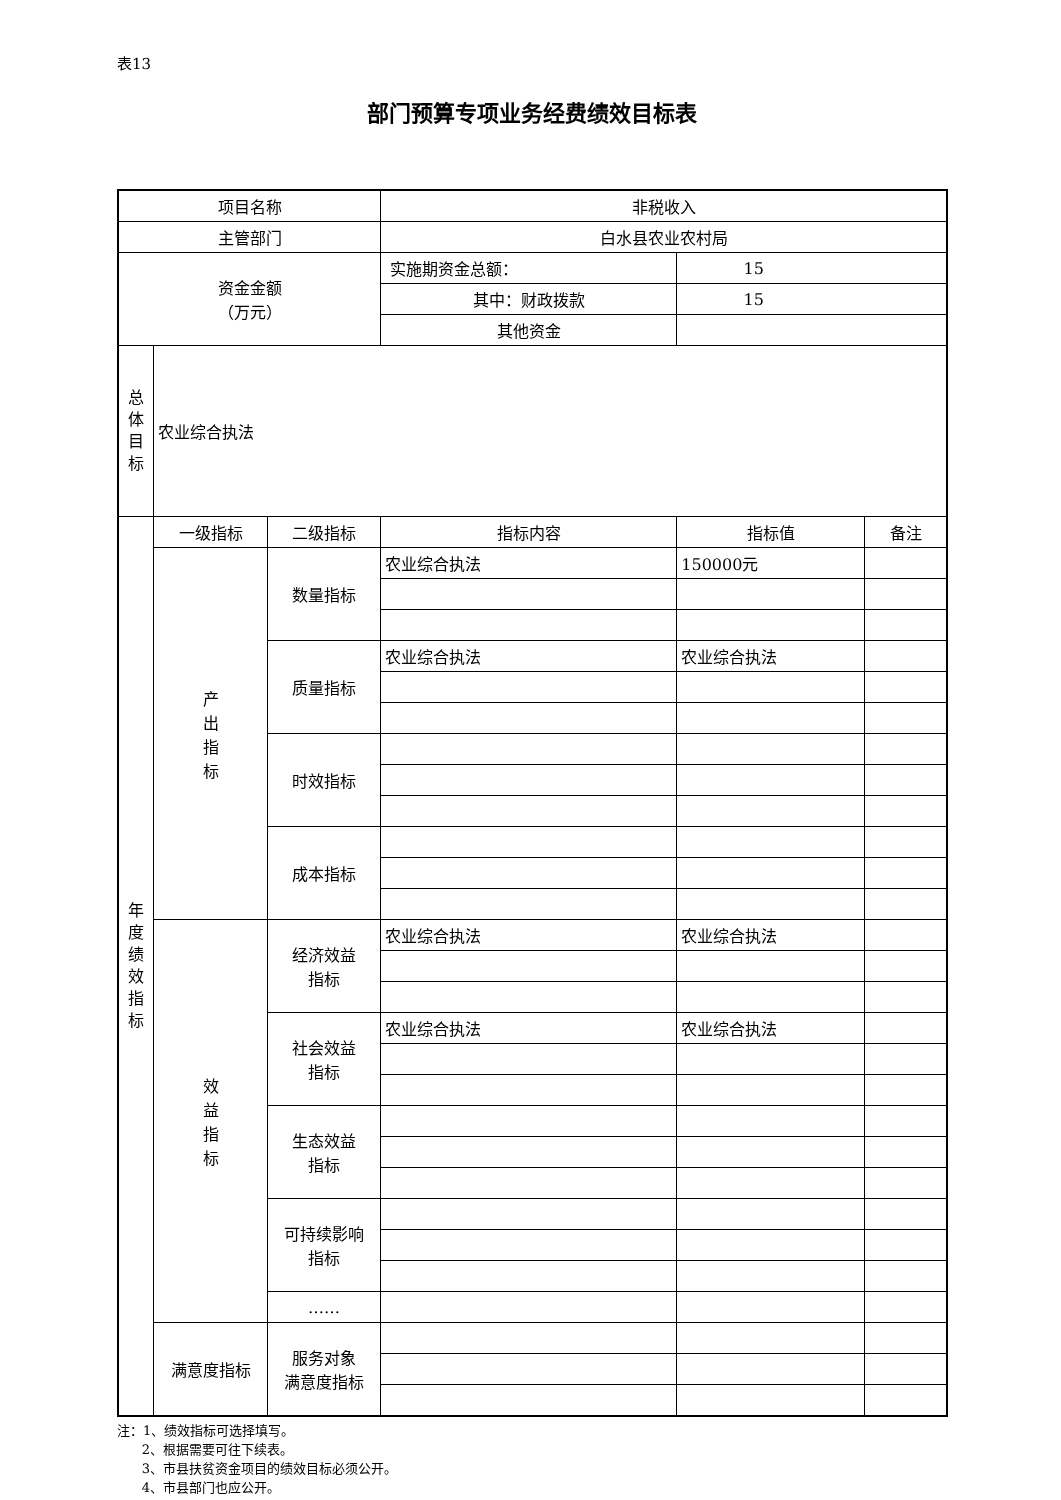表13
部门预算专项业务经费绩效目标表
| 项目名称 | | | 非税收入 | | |
| 主管部门 | | | 白水县农业农村局 | | |
| 资金金额 （万元） | | | 实施期资金总额： | 15 | |
| | | | 其中：财政拨款 | 15 | |
| | | | 其他资金 | | |
| 总 体 目 标 | 农业综合执法 | | | | |
| 年 度 绩 效 指 标 | 一级指标 | 二级指标 | 指标内容 | 指标值 | 备注 |
| | 产 出 指 标 | 数量指标 | 农业综合执法 | 150000元 | |
| | | 质量指标 | 农业综合执法 | 农业综合执法 | |
| | | 时效指标 | | | |
| | | 成本指标 | | | |
| | 效 益 指 标 | 经济效益 指标 | 农业综合执法 | 农业综合执法 | |
| | | 社会效益 指标 | 农业综合执法 | 农业综合执法 | |
| | | 生态效益 指标 | | | |
| | | 可持续影响 指标 | | | |
| | | …… | | | |
| | 满意度指标 | 服务对象 满意度指标 | | | |
注：1、绩效指标可选择填写。
2、根据需要可往下续表。
3、市县扶贫资金项目的绩效目标必须公开。
4、市县部门也应公开。